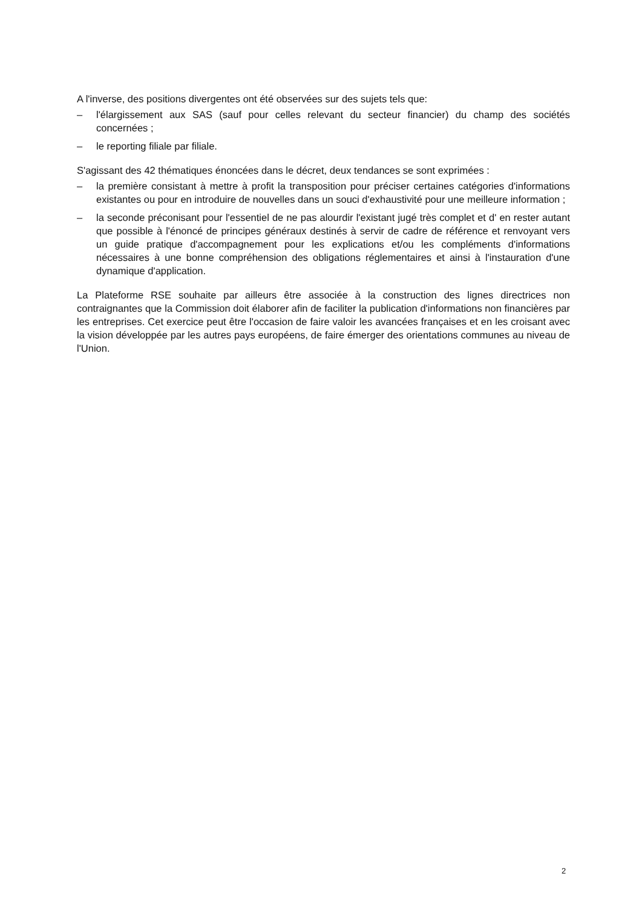A l'inverse, des positions divergentes ont été observées sur des sujets tels que:
– l'élargissement aux SAS (sauf pour celles relevant du secteur financier) du champ des sociétés concernées ;
– le reporting filiale par filiale.
S'agissant des 42 thématiques énoncées dans le décret, deux tendances se sont exprimées :
– la première consistant à mettre à profit la transposition pour préciser certaines catégories d'informations existantes ou pour en introduire de nouvelles dans un souci d'exhaustivité pour une meilleure information ;
– la seconde préconisant pour l'essentiel de ne pas alourdir l'existant jugé très complet et d' en rester autant que possible à l'énoncé de principes généraux destinés à servir de cadre de référence et renvoyant vers un guide pratique d'accompagnement pour les explications et/ou les compléments d'informations nécessaires à une bonne compréhension des obligations réglementaires et ainsi à l'instauration d'une dynamique d'application.
La Plateforme RSE souhaite par ailleurs être associée à la construction des lignes directrices non contraignantes que la Commission doit élaborer afin de faciliter la publication d'informations non financières par les entreprises. Cet exercice peut être l'occasion de faire valoir les avancées françaises et en les croisant avec la vision développée par les autres pays européens, de faire émerger des orientations communes au niveau de l'Union.
2